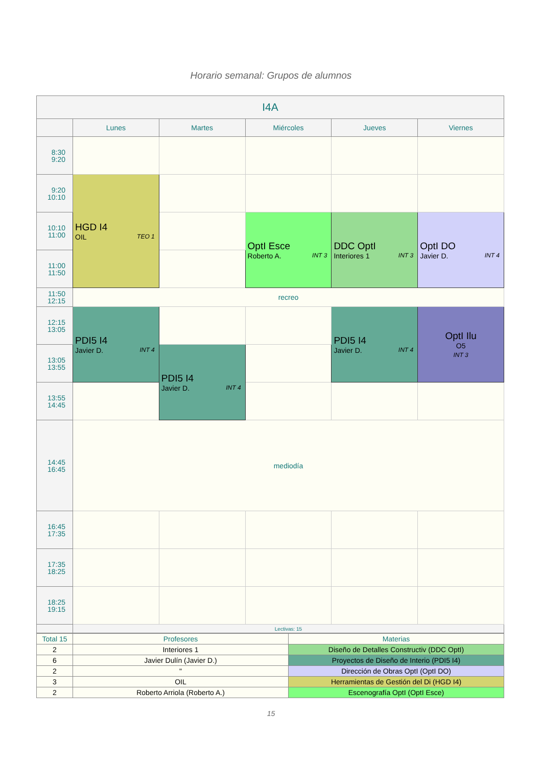Horario semanal: Grupos de alumnos
| I4A | | | | | |
| --- | --- | --- | --- | --- | --- |
| | Lunes | Martes | Miércoles | Jueves | Viernes |
| 8:30 9:20 | | | | | |
| 9:20 10:10 | HGD I4 OIL TEO 1 | | | | |
| 10:10 11:00 | | | OptI Esce Roberto A. INT 3 | DDC OptI Interiores 1 INT 3 | OptI DO Javier D. INT 4 |
| 11:00 11:50 | | | | | |
| 11:50 12:15 | recreo | | | | |
| 12:15 13:05 | PDI5 I4 Javier D. INT 4 | | | PDI5 I4 Javier D. INT 4 | OptI Ilu O5 INT 3 |
| 13:05 13:55 | | PDI5 I4 Javier D. INT 4 | | | |
| 13:55 14:45 | | | | | |
| 14:45 16:45 | mediodía | | | | |
| 16:45 17:35 | | | | | |
| 17:35 18:25 | | | | | |
| 18:25 19:15 | | | | | |
| | Lectivas: 15 | | | | |
| Total 15 | Profesores | Materias |
| 2 | Interiores 1 | Diseño de Detalles Constructiv (DDC OptI) |
| 6 | Javier Dulín (Javier D.) | Proyectos de Diseño de Interio (PDI5 I4) |
| 2 | " | Dirección de Obras OptI (OptI DO) |
| 3 | OIL | Herramientas de Gestión del Di (HGD I4) |
| 2 | Roberto Arriola (Roberto A.) | Escenografía OptI (OptI Esce) |
15